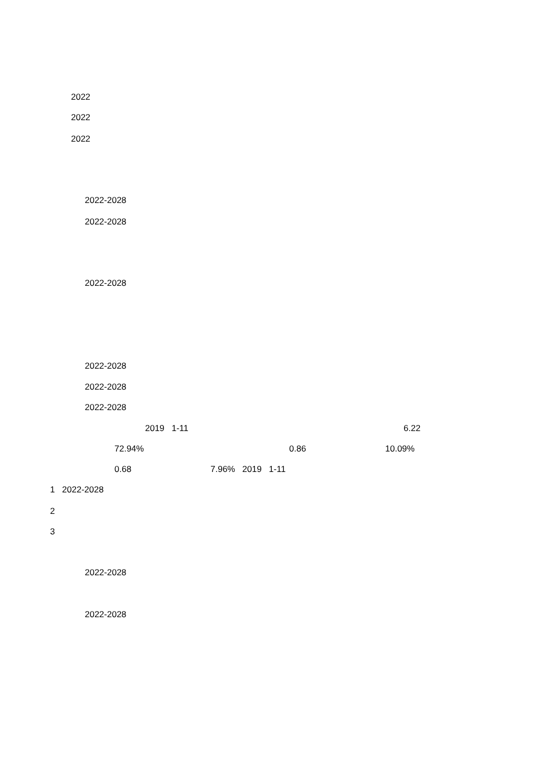2022
2022
2022
2022-2028
2022-2028
2022-2028
2022-2028
2022-2028
2022-2028
2019 1-11
6.22
72.94%
0.86
10.09%
0.68
7.96% 2019 1-11
1 2022-2028
2
3
2022-2028
2022-2028